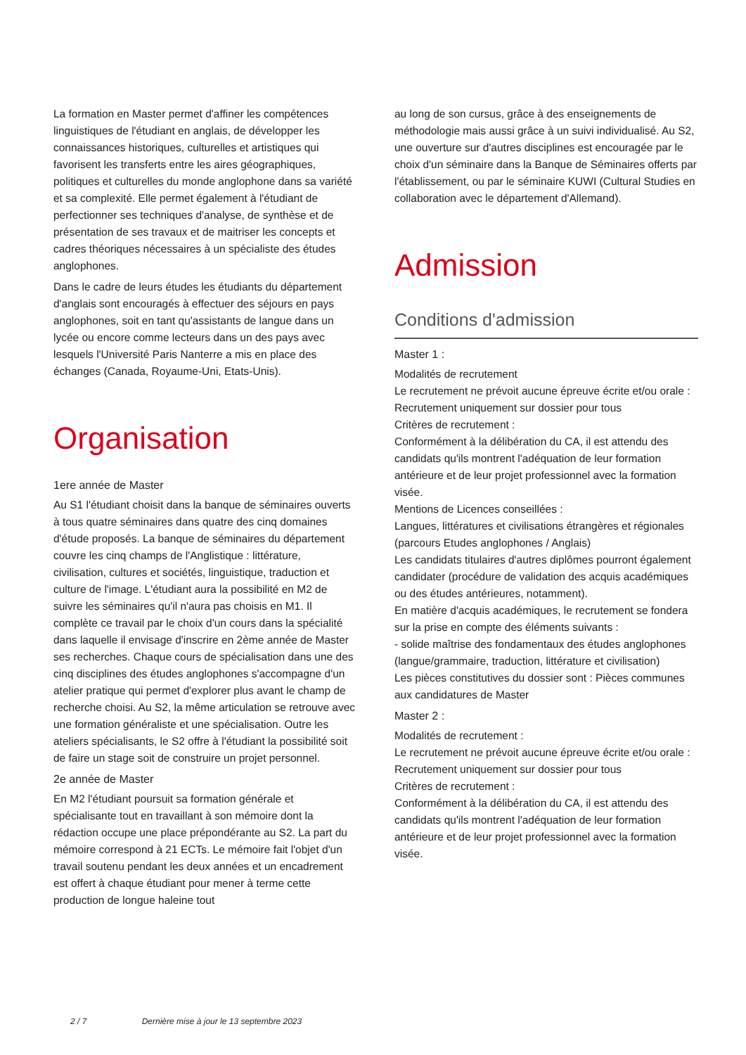La formation en Master permet d'affiner les compétences linguistiques de l'étudiant en anglais, de développer les connaissances historiques, culturelles et artistiques qui favorisent les transferts entre les aires géographiques, politiques et culturelles du monde anglophone dans sa variété et sa complexité. Elle permet également à l'étudiant de perfectionner ses techniques d'analyse, de synthèse et de présentation de ses travaux et de maitriser les concepts et cadres théoriques nécessaires à un spécialiste des études anglophones.
Dans le cadre de leurs études les étudiants du département d'anglais sont encouragés à effectuer des séjours en pays anglophones, soit en tant qu'assistants de langue dans un lycée ou encore comme lecteurs dans un des pays avec lesquels l'Université Paris Nanterre a mis en place des échanges (Canada, Royaume-Uni, Etats-Unis).
Organisation
1ere année de Master
Au S1 l'étudiant choisit dans la banque de séminaires ouverts à tous quatre séminaires dans quatre des cinq domaines d'étude proposés. La banque de séminaires du département couvre les cinq champs de l'Anglistique : littérature, civilisation, cultures et sociétés, linguistique, traduction et culture de l'image. L'étudiant aura la possibilité en M2 de suivre les séminaires qu'il n'aura pas choisis en M1. Il complète ce travail par le choix d'un cours dans la spécialité dans laquelle il envisage d'inscrire en 2ème année de Master ses recherches. Chaque cours de spécialisation dans une des cinq disciplines des études anglophones s'accompagne d'un atelier pratique qui permet d'explorer plus avant le champ de recherche choisi. Au S2, la même articulation se retrouve avec une formation généraliste et une spécialisation. Outre les ateliers spécialisants, le S2 offre à l'étudiant la possibilité soit de faire un stage soit de construire un projet personnel.
2e année de Master
En M2 l'étudiant poursuit sa formation générale et spécialisante tout en travaillant à son mémoire dont la rédaction occupe une place prépondérante au S2. La part du mémoire correspond à 21 ECTs. Le mémoire fait l'objet d'un travail soutenu pendant les deux années et un encadrement est offert à chaque étudiant pour mener à terme cette production de longue haleine tout
au long de son cursus, grâce à des enseignements de méthodologie mais aussi grâce à un suivi individualisé. Au S2, une ouverture sur d'autres disciplines est encouragée par le choix d'un séminaire dans la Banque de Séminaires offerts par l'établissement, ou par le séminaire KUWI (Cultural Studies en collaboration avec le département d'Allemand).
Admission
Conditions d'admission
Master 1 :
Modalités de recrutement
Le recrutement ne prévoit aucune épreuve écrite et/ou orale :
Recrutement uniquement sur dossier pour tous
Critères de recrutement :
Conformément à la délibération du CA, il est attendu des candidats qu'ils montrent l'adéquation de leur formation antérieure et de leur projet professionnel avec la formation visée.
Mentions de Licences conseillées :
Langues, littératures et civilisations étrangères et régionales (parcours Etudes anglophones / Anglais)
Les candidats titulaires d'autres diplômes pourront également candidater (procédure de validation des acquis académiques ou des études antérieures, notamment).
En matière d'acquis académiques, le recrutement se fondera sur la prise en compte des éléments suivants :
- solide maîtrise des fondamentaux des études anglophones (langue/grammaire, traduction, littérature et civilisation)
Les pièces constitutives du dossier sont : Pièces communes aux candidatures de Master
Master 2 :
Modalités de recrutement :
Le recrutement ne prévoit aucune épreuve écrite et/ou orale :
Recrutement uniquement sur dossier pour tous
Critères de recrutement :
Conformément à la délibération du CA, il est attendu des candidats qu'ils montrent l'adéquation de leur formation antérieure et de leur projet professionnel avec la formation visée.
2 / 7 Dernière mise à jour le 13 septembre 2023